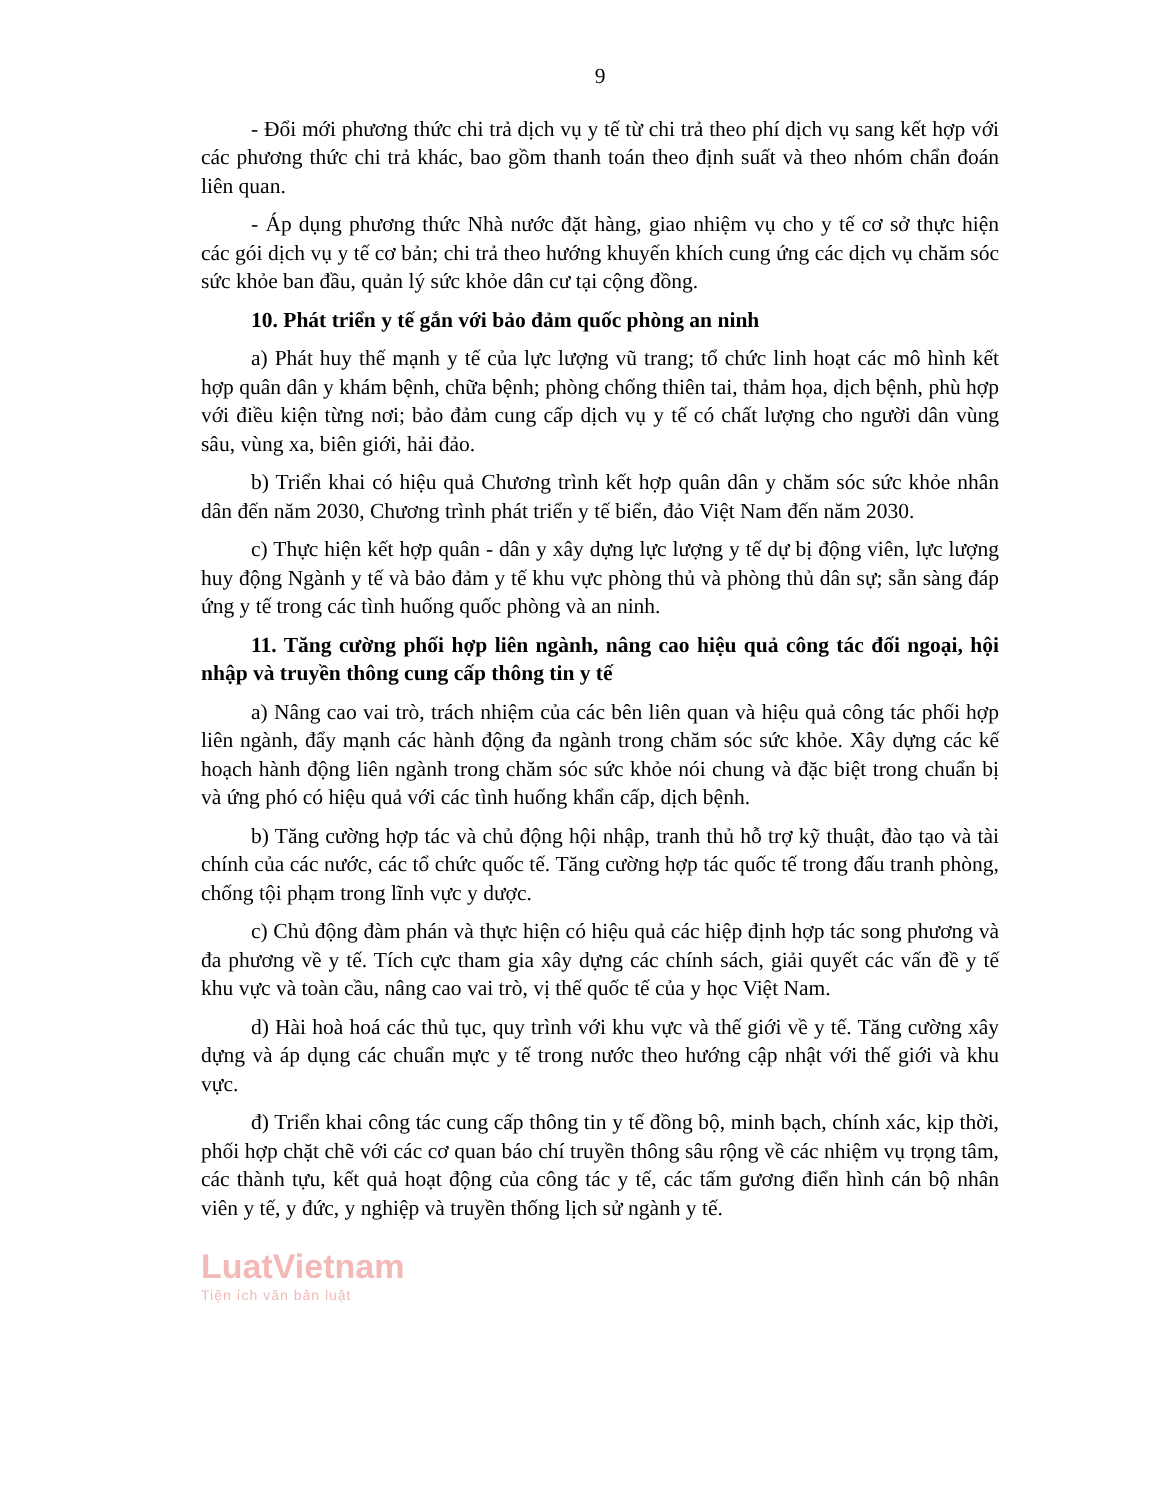9
- Đổi mới phương thức chi trả dịch vụ y tế từ chi trả theo phí dịch vụ sang kết hợp với các phương thức chi trả khác, bao gồm thanh toán theo định suất và theo nhóm chẩn đoán liên quan.
- Áp dụng phương thức Nhà nước đặt hàng, giao nhiệm vụ cho y tế cơ sở thực hiện các gói dịch vụ y tế cơ bản; chi trả theo hướng khuyến khích cung ứng các dịch vụ chăm sóc sức khỏe ban đầu, quản lý sức khỏe dân cư tại cộng đồng.
10. Phát triển y tế gắn với bảo đảm quốc phòng an ninh
a) Phát huy thế mạnh y tế của lực lượng vũ trang; tổ chức linh hoạt các mô hình kết hợp quân dân y khám bệnh, chữa bệnh; phòng chống thiên tai, thảm họa, dịch bệnh, phù hợp với điều kiện từng nơi; bảo đảm cung cấp dịch vụ y tế có chất lượng cho người dân vùng sâu, vùng xa, biên giới, hải đảo.
b) Triển khai có hiệu quả Chương trình kết hợp quân dân y chăm sóc sức khỏe nhân dân đến năm 2030, Chương trình phát triển y tế biển, đảo Việt Nam đến năm 2030.
c) Thực hiện kết hợp quân - dân y xây dựng lực lượng y tế dự bị động viên, lực lượng huy động Ngành y tế và bảo đảm y tế khu vực phòng thủ và phòng thủ dân sự; sẵn sàng đáp ứng y tế trong các tình huống quốc phòng và an ninh.
11. Tăng cường phối hợp liên ngành, nâng cao hiệu quả công tác đối ngoại, hội nhập và truyền thông cung cấp thông tin y tế
a) Nâng cao vai trò, trách nhiệm của các bên liên quan và hiệu quả công tác phối hợp liên ngành, đẩy mạnh các hành động đa ngành trong chăm sóc sức khỏe. Xây dựng các kế hoạch hành động liên ngành trong chăm sóc sức khỏe nói chung và đặc biệt trong chuẩn bị và ứng phó có hiệu quả với các tình huống khẩn cấp, dịch bệnh.
b) Tăng cường hợp tác và chủ động hội nhập, tranh thủ hỗ trợ kỹ thuật, đào tạo và tài chính của các nước, các tổ chức quốc tế. Tăng cường hợp tác quốc tế trong đấu tranh phòng, chống tội phạm trong lĩnh vực y dược.
c) Chủ động đàm phán và thực hiện có hiệu quả các hiệp định hợp tác song phương và đa phương về y tế. Tích cực tham gia xây dựng các chính sách, giải quyết các vấn đề y tế khu vực và toàn cầu, nâng cao vai trò, vị thế quốc tế của y học Việt Nam.
d) Hài hoà hoá các thủ tục, quy trình với khu vực và thế giới về y tế. Tăng cường xây dựng và áp dụng các chuẩn mực y tế trong nước theo hướng cập nhật với thế giới và khu vực.
đ) Triển khai công tác cung cấp thông tin y tế đồng bộ, minh bạch, chính xác, kịp thời, phối hợp chặt chẽ với các cơ quan báo chí truyền thông sâu rộng về các nhiệm vụ trọng tâm, các thành tựu, kết quả hoạt động của công tác y tế, các tấm gương điển hình cán bộ nhân viên y tế, y đức, y nghiệp và truyền thống lịch sử ngành y tế.
LuatVietnam
Tiện ích văn bản luật